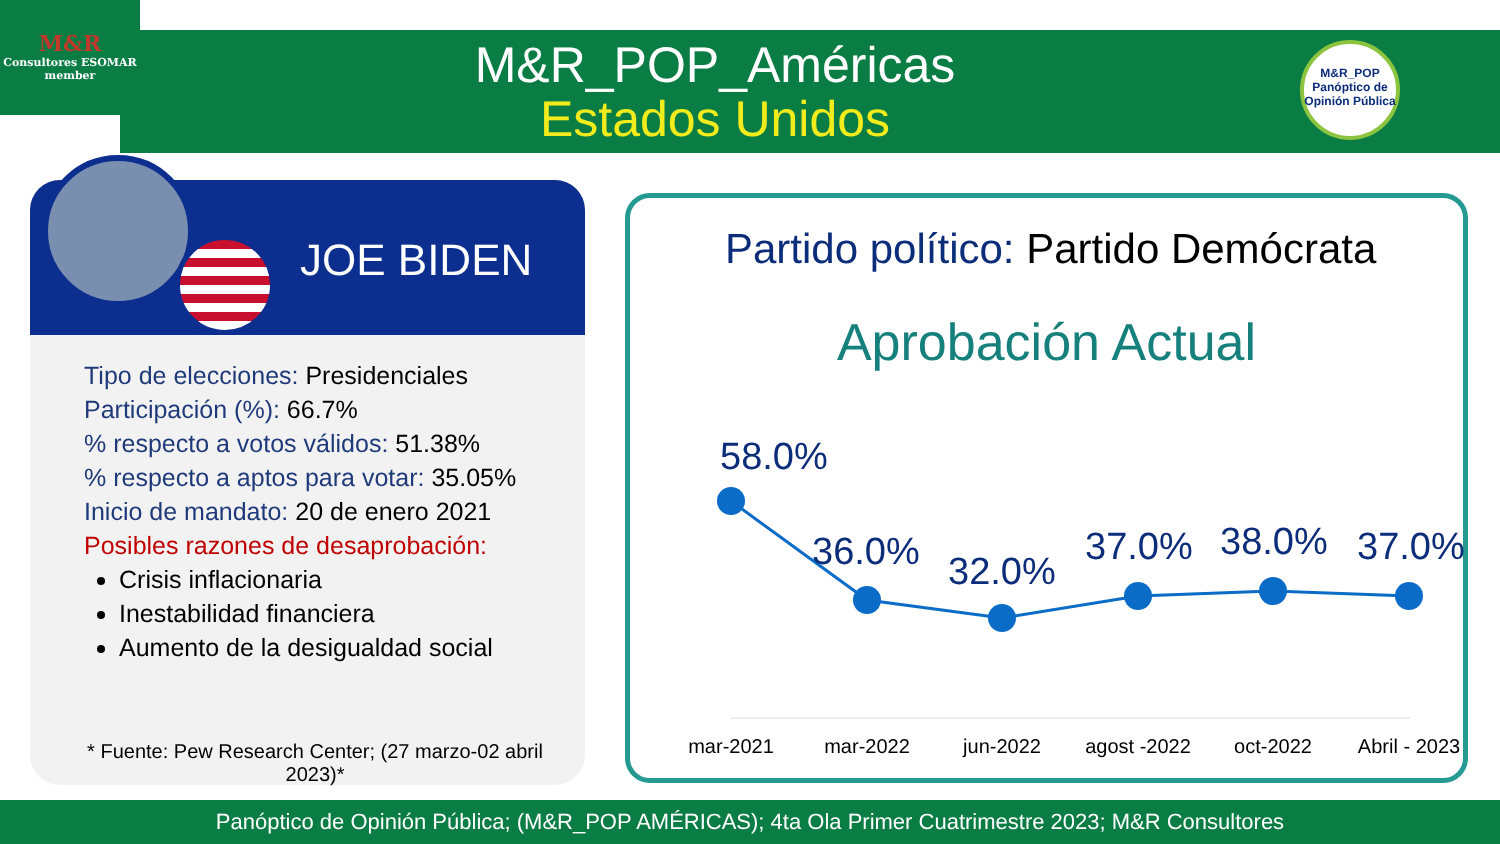M&R
Consultores ESOMAR member
M&R_POP_Américas
Estados Unidos
M&R_POP
Panóptico de Opinión Pública
JOE BIDEN
Tipo de elecciones: Presidenciales
Participación (%): 66.7%
% respecto a votos válidos: 51.38%
% respecto a aptos para votar: 35.05%
Inicio de mandato: 20 de enero 2021
Posibles razones de desaprobación:
Crisis inflacionaria
Inestabilidad financiera
Aumento de la desigualdad social
* Fuente: Pew Research Center; (27 marzo-02 abril 2023)*
Partido político: Partido Demócrata
Aprobación Actual
58.0%
36.0% 32.0%
37.0% 38.0% 37.0%
mar-2021 mar-2022 jun-2022
agost -2022
oct-2022
Abril - 2023
Panóptico de Opinión Pública; (M&R_POP AMÉRICAS); 4ta Ola Primer Cuatrimestre 2023; M&R Consultores